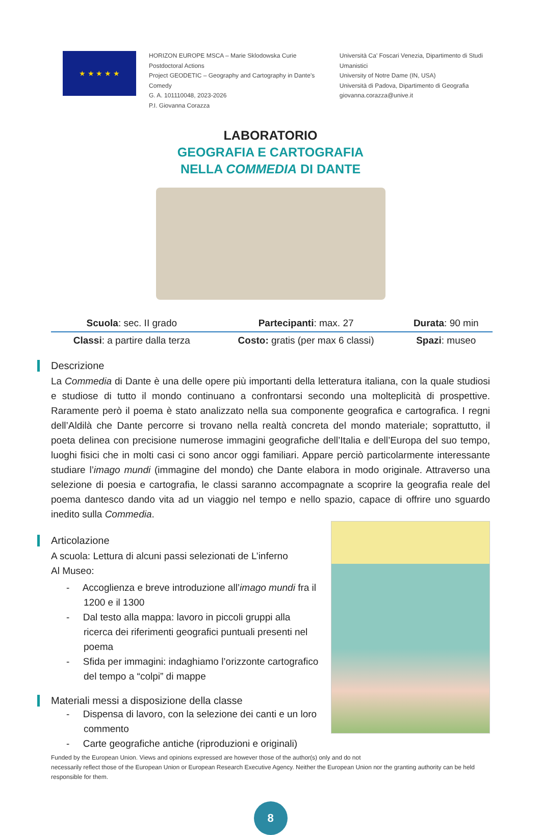★ ★ ★ ★ ★
HORIZON EUROPE MSCA – Marie Sklodowska Curie Postdoctoral Actions
Project GEODETIC – Geography and Cartography in Dante’s Comedy
G. A. 101110048, 2023-2026
P.I. Giovanna Corazza
Università Ca’ Foscari Venezia, Dipartimento di Studi Umanistici
University of Notre Dame (IN, USA)
Università di Padova, Dipartimento di Geografia
giovanna.corazza@unive.it
LABORATORIO
GEOGRAFIA E CARTOGRAFIA
NELLA COMMEDIA DI DANTE
| Scuola : sec. II grado | Partecipanti : max. 27 | Durata : 90 min |
| Classi : a partire dalla terza | Costo: gratis (per max 6 classi) | Spazi : museo |
Descrizione
La Commedia di Dante è una delle opere più importanti della letteratura italiana, con la quale studiosi e studiose di tutto il mondo continuano a confrontarsi secondo una molteplicità di prospettive. Raramente però il poema è stato analizzato nella sua componente geografica e cartografica. I regni dell’Aldilà che Dante percorre si trovano nella realtà concreta del mondo materiale; soprattutto, il poeta delinea con precisione numerose immagini geografiche dell’Italia e dell’Europa del suo tempo, luoghi fisici che in molti casi ci sono ancor oggi familiari. Appare perciò particolarmente interessante studiare l’imago mundi (immagine del mondo) che Dante elabora in modo originale. Attraverso una selezione di poesia e cartografia, le classi saranno accompagnate a scoprire la geografia reale del poema dantesco dando vita ad un viaggio nel tempo e nello spazio, capace di offrire uno sguardo inedito sulla Commedia.
Articolazione
A scuola: Lettura di alcuni passi selezionati de L’inferno
Al Museo:
- Accoglienza e breve introduzione all’imago mundi fra il 1200 e il 1300
- Dal testo alla mappa: lavoro in piccoli gruppi alla ricerca dei riferimenti geografici puntuali presenti nel poema
- Sfida per immagini: indaghiamo l’orizzonte cartografico del tempo a “colpi” di mappe
Materiali messi a disposizione della classe
- Dispensa di lavoro, con la selezione dei canti e un loro commento
- Carte geografiche antiche (riproduzioni e originali)
Funded by the European Union. Views and opinions expressed are however those of the author(s) only and do not
necessarily reflect those of the European Union or European Research Executive Agency. Neither the European Union nor the granting authority can be held responsible for them.
8